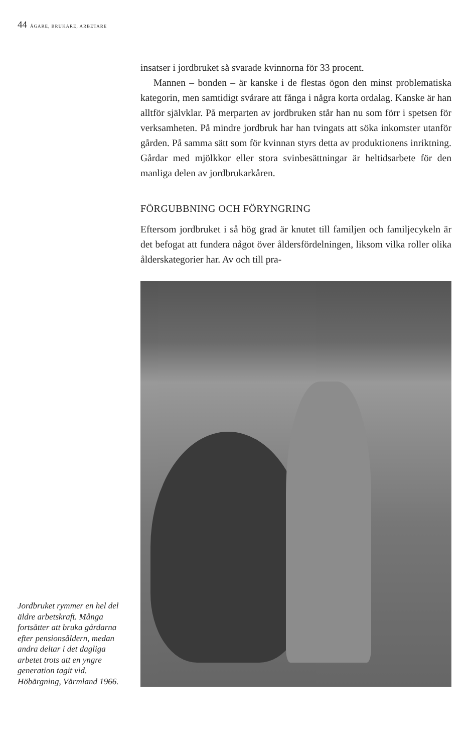44 ÄGARE, BRUKARE, ARBETARE
insatser i jordbruket så svarade kvinnorna för 33 procent.
Mannen – bonden – är kanske i de flestas ögon den minst problematiska kategorin, men samtidigt svårare att fånga i några korta ordalag. Kanske är han alltför självklar. På merparten av jordbruken står han nu som förr i spetsen för verksamheten. På mindre jordbruk har han tvingats att söka inkomster utanför gården. På samma sätt som för kvinnan styrs detta av produktionens inriktning. Gårdar med mjölkkor eller stora svinbesättningar är heltidsarbete för den manliga delen av jordbrukarkåren.
FÖRGUBBNING OCH FÖRYNGRING
Eftersom jordbruket i så hög grad är knutet till familjen och familjecykeln är det befogat att fundera något över åldersfördelningen, liksom vilka roller olika ålderskategorier har. Av och till pra-
Jordbruket rymmer en hel del äldre arbetskraft. Många fortsätter att bruka gårdarna efter pensionsåldern, medan andra deltar i det dagliga arbetet trots att en yngre generation tagit vid. Höbärgning, Värmland 1966.